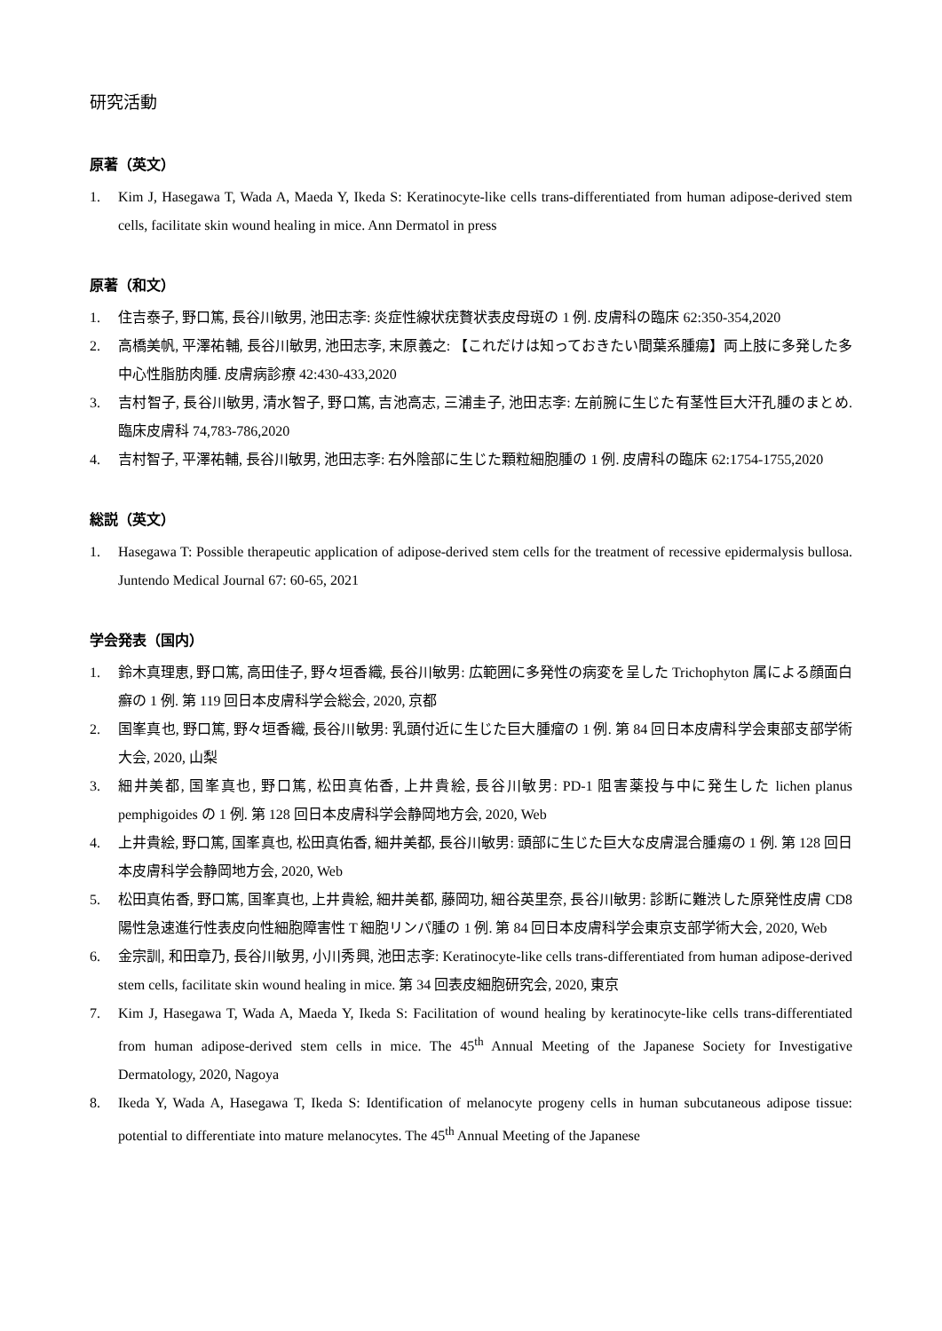研究活動
原著（英文）
1. Kim J, Hasegawa T, Wada A, Maeda Y, Ikeda S: Keratinocyte-like cells trans-differentiated from human adipose-derived stem cells, facilitate skin wound healing in mice. Ann Dermatol in press
原著（和文）
1. 住吉泰子, 野口篤, 長谷川敏男, 池田志斈: 炎症性線状疣贅状表皮母斑の 1 例. 皮膚科の臨床 62:350-354,2020
2. 高橋美帆, 平澤祐輔, 長谷川敏男, 池田志斈, 末原義之: 【これだけは知っておきたい間葉系腫瘍】両上肢に多発した多中心性脂肪肉腫. 皮膚病診療 42:430-433,2020
3. 吉村智子, 長谷川敏男, 清水智子, 野口篤, 吉池高志, 三浦圭子, 池田志斈: 左前腕に生じた有茎性巨大汗孔腫のまとめ. 臨床皮膚科 74,783-786,2020
4. 吉村智子, 平澤祐輔, 長谷川敏男, 池田志斈: 右外陰部に生じた顆粒細胞腫の 1 例. 皮膚科の臨床 62:1754-1755,2020
総説（英文）
1. Hasegawa T: Possible therapeutic application of adipose-derived stem cells for the treatment of recessive epidermalysis bullosa. Juntendo Medical Journal 67: 60-65, 2021
学会発表（国内）
1. 鈴木真理恵, 野口篤, 高田佳子, 野々垣香織, 長谷川敏男: 広範囲に多発性の病変を呈した Trichophyton 属による顔面白癬の 1 例. 第 119 回日本皮膚科学会総会, 2020, 京都
2. 国峯真也, 野口篤, 野々垣香織, 長谷川敏男: 乳頭付近に生じた巨大腫瘤の 1 例. 第 84 回日本皮膚科学会東部支部学術大会, 2020, 山梨
3. 細井美都, 国峯真也, 野口篤, 松田真佑香, 上井貴絵, 長谷川敏男: PD-1 阻害薬投与中に発生した lichen planus pemphigoides の 1 例. 第 128 回日本皮膚科学会静岡地方会, 2020, Web
4. 上井貴絵, 野口篤, 国峯真也, 松田真佑香, 細井美都, 長谷川敏男: 頭部に生じた巨大な皮膚混合腫瘍の 1 例. 第 128 回日本皮膚科学会静岡地方会, 2020, Web
5. 松田真佑香, 野口篤, 国峯真也, 上井貴絵, 細井美都, 藤岡功, 細谷英里奈, 長谷川敏男: 診断に難渋した原発性皮膚 CD8 陽性急速進行性表皮向性細胞障害性 T 細胞リンパ腫の 1 例. 第 84 回日本皮膚科学会東京支部学術大会, 2020, Web
6. 金宗訓, 和田章乃, 長谷川敏男, 小川秀興, 池田志斈: Keratinocyte-like cells trans-differentiated from human adipose-derived stem cells, facilitate skin wound healing in mice. 第 34 回表皮細胞研究会, 2020, 東京
7. Kim J, Hasegawa T, Wada A, Maeda Y, Ikeda S: Facilitation of wound healing by keratinocyte-like cells trans-differentiated from human adipose-derived stem cells in mice. The 45<sup>th</sup> Annual Meeting of the Japanese Society for Investigative Dermatology, 2020, Nagoya
8. Ikeda Y, Wada A, Hasegawa T, Ikeda S: Identification of melanocyte progeny cells in human subcutaneous adipose tissue: potential to differentiate into mature melanocytes. The 45<sup>th</sup> Annual Meeting of the Japanese